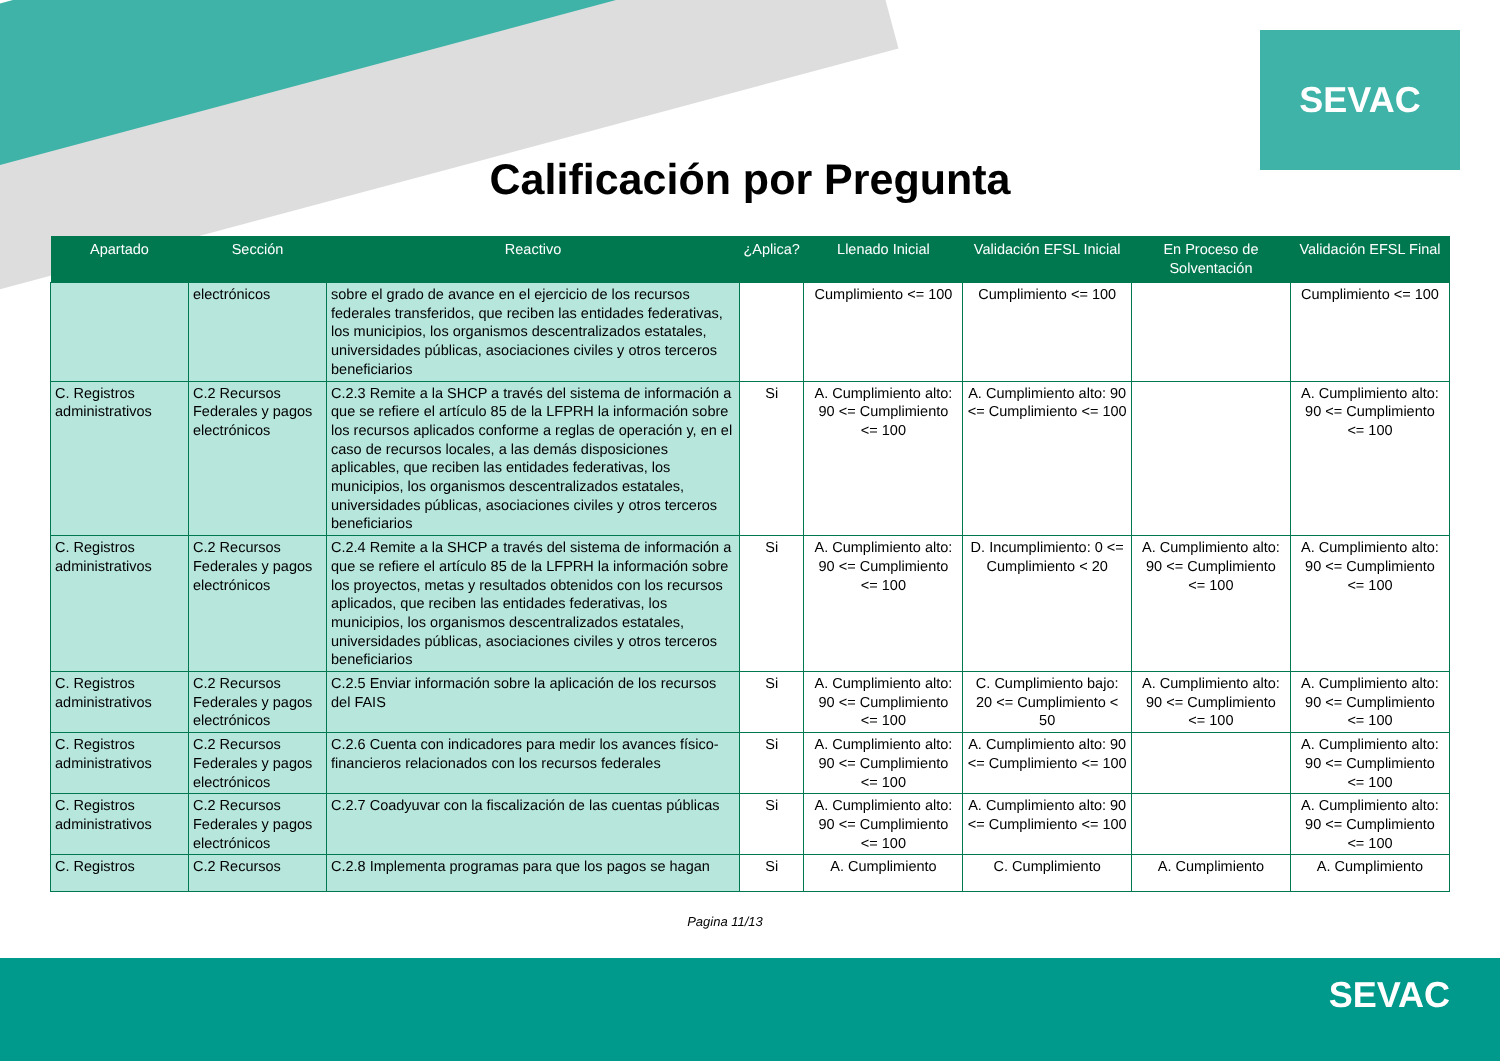SEVAC
Calificación por Pregunta
| Apartado | Sección | Reactivo | ¿Aplica? | Llenado Inicial | Validación EFSL Inicial | En Proceso de Solventación | Validación EFSL Final |
| --- | --- | --- | --- | --- | --- | --- | --- |
| | electrónicos | sobre el grado de avance en el ejercicio de los recursos federales transferidos, que reciben las entidades federativas, los municipios, los organismos descentralizados estatales, universidades públicas, asociaciones civiles y otros terceros beneficiarios | | Cumplimiento <= 100 | Cumplimiento <= 100 | | Cumplimiento <= 100 |
| C. Registros administrativos | C.2 Recursos Federales y pagos electrónicos | C.2.3 Remite a la SHCP a través del sistema de información a que se refiere el artículo 85 de la LFPRH la información sobre los recursos aplicados conforme a reglas de operación y, en el caso de recursos locales, a las demás disposiciones aplicables, que reciben las entidades federativas, los municipios, los organismos descentralizados estatales, universidades públicas, asociaciones civiles y otros terceros beneficiarios | Si | A. Cumplimiento alto: 90 <= Cumplimiento <= 100 | A. Cumplimiento alto: 90 <= Cumplimiento <= 100 | | A. Cumplimiento alto: 90 <= Cumplimiento <= 100 |
| C. Registros administrativos | C.2 Recursos Federales y pagos electrónicos | C.2.4 Remite a la SHCP a través del sistema de información a que se refiere el artículo 85 de la LFPRH la información sobre los proyectos, metas y resultados obtenidos con los recursos aplicados, que reciben las entidades federativas, los municipios, los organismos descentralizados estatales, universidades públicas, asociaciones civiles y otros terceros beneficiarios | Si | A. Cumplimiento alto: 90 <= Cumplimiento <= 100 | D. Incumplimiento: 0 <= Cumplimiento < 20 | A. Cumplimiento alto: 90 <= Cumplimiento <= 100 | A. Cumplimiento alto: 90 <= Cumplimiento <= 100 |
| C. Registros administrativos | C.2 Recursos Federales y pagos electrónicos | C.2.5 Enviar información sobre la aplicación de los recursos del FAIS | Si | A. Cumplimiento alto: 90 <= Cumplimiento <= 100 | C. Cumplimiento bajo: 20 <= Cumplimiento < 50 | A. Cumplimiento alto: 90 <= Cumplimiento <= 100 | A. Cumplimiento alto: 90 <= Cumplimiento <= 100 |
| C. Registros administrativos | C.2 Recursos Federales y pagos electrónicos | C.2.6 Cuenta con indicadores para medir los avances físico-financieros relacionados con los recursos federales | Si | A. Cumplimiento alto: 90 <= Cumplimiento <= 100 | A. Cumplimiento alto: 90 <= Cumplimiento <= 100 | | A. Cumplimiento alto: 90 <= Cumplimiento <= 100 |
| C. Registros administrativos | C.2 Recursos Federales y pagos electrónicos | C.2.7 Coadyuvar con la fiscalización de las cuentas públicas | Si | A. Cumplimiento alto: 90 <= Cumplimiento <= 100 | A. Cumplimiento alto: 90 <= Cumplimiento <= 100 | | A. Cumplimiento alto: 90 <= Cumplimiento <= 100 |
| C. Registros | C.2 Recursos | C.2.8 Implementa programas para que los pagos se hagan | Si | A. Cumplimiento | C. Cumplimiento | A. Cumplimiento | A. Cumplimiento |
Pagina 11/13
SEVAC